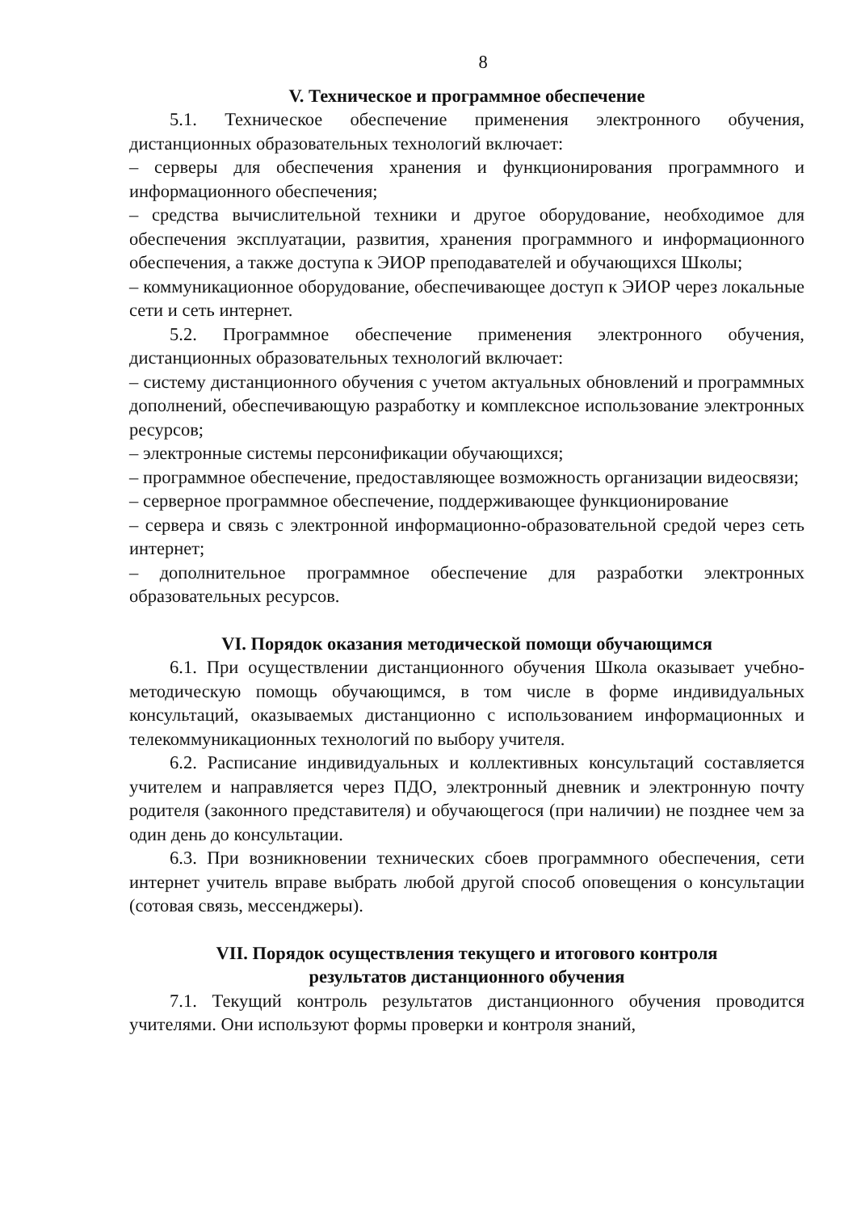8
V. Техническое и программное обеспечение
5.1. Техническое обеспечение применения электронного обучения, дистанционных образовательных технологий включает:
– серверы для обеспечения хранения и функционирования программного и информационного обеспечения;
– средства вычислительной техники и другое оборудование, необходимое для обеспечения эксплуатации, развития, хранения программного и информационного обеспечения, а также доступа к ЭИОР преподавателей и обучающихся Школы;
– коммуникационное оборудование, обеспечивающее доступ к ЭИОР через локальные сети и сеть интернет.
5.2. Программное обеспечение применения электронного обучения, дистанционных образовательных технологий включает:
– систему дистанционного обучения с учетом актуальных обновлений и программных дополнений, обеспечивающую разработку и комплексное использование электронных ресурсов;
– электронные системы персонификации обучающихся;
– программное обеспечение, предоставляющее возможность организации видеосвязи;
– серверное программное обеспечение, поддерживающее функционирование
– сервера и связь с электронной информационно-образовательной средой через сеть интернет;
– дополнительное программное обеспечение для разработки электронных образовательных ресурсов.
VI. Порядок оказания методической помощи обучающимся
6.1. При осуществлении дистанционного обучения Школа оказывает учебно-методическую помощь обучающимся, в том числе в форме индивидуальных консультаций, оказываемых дистанционно с использованием информационных и телекоммуникационных технологий по выбору учителя.
6.2. Расписание индивидуальных и коллективных консультаций составляется учителем и направляется через ПДО, электронный дневник и электронную почту родителя (законного представителя) и обучающегося (при наличии) не позднее чем за один день до консультации.
6.3. При возникновении технических сбоев программного обеспечения, сети интернет учитель вправе выбрать любой другой способ оповещения о консультации (сотовая связь, мессенджеры).
VII. Порядок осуществления текущего и итогового контроля
результатов дистанционного обучения
7.1. Текущий контроль результатов дистанционного обучения проводится учителями. Они используют формы проверки и контроля знаний,